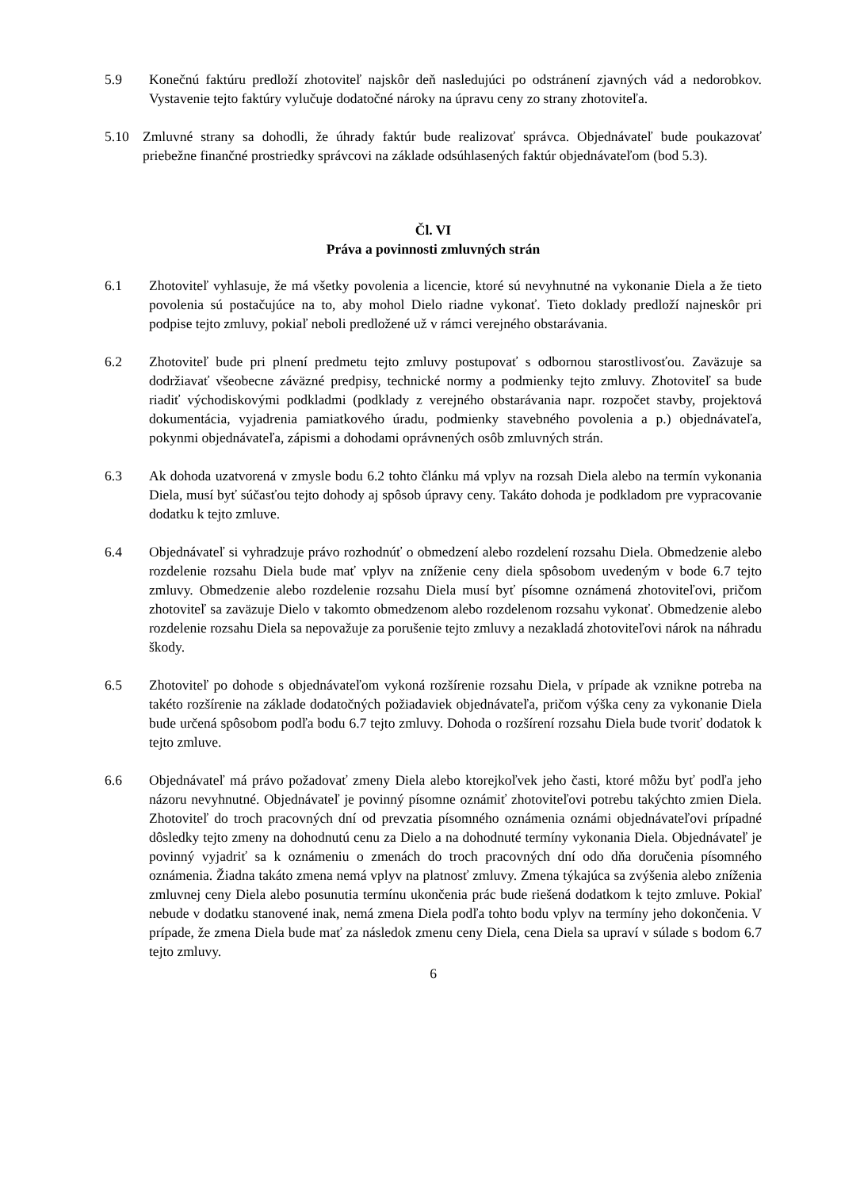5.9 Konečnú faktúru predloží zhotoviteľ najskôr deň nasledujúci po odstránení zjavných vád a nedorobkov. Vystavenie tejto faktúry vylučuje dodatočné nároky na úpravu ceny zo strany zhotoviteľa.
5.10 Zmluvné strany sa dohodli, že úhrady faktúr bude realizovať správca. Objednávateľ bude poukazovať priebežne finančné prostriedky správcovi na základe odsúhlasených faktúr objednávateľom (bod 5.3).
Čl. VI
Práva a povinnosti zmluvných strán
6.1 Zhotoviteľ vyhlasuje, že má všetky povolenia a licencie, ktoré sú nevyhnutné na vykonanie Diela a že tieto povolenia sú postačujúce na to, aby mohol Dielo riadne vykonať. Tieto doklady predloží najneskôr pri podpise tejto zmluvy, pokiaľ neboli predložené už v rámci verejného obstarávania.
6.2 Zhotoviteľ bude pri plnení predmetu tejto zmluvy postupovať s odbornou starostlivosťou. Zaväzuje sa dodržiavať všeobecne záväzné predpisy, technické normy a podmienky tejto zmluvy. Zhotoviteľ sa bude riadiť východiskovými podkladmi (podklady z verejného obstarávania napr. rozpočet stavby, projektová dokumentácia, vyjadrenia pamiatkového úradu, podmienky stavebného povolenia a p.) objednávateľa, pokynmi objednávateľa, zápismi a dohodami oprávnených osôb zmluvných strán.
6.3 Ak dohoda uzatvorená v zmysle bodu 6.2 tohto článku má vplyv na rozsah Diela alebo na termín vykonania Diela, musí byť súčasťou tejto dohody aj spôsob úpravy ceny. Takáto dohoda je podkladom pre vypracovanie dodatku k tejto zmluve.
6.4 Objednávateľ si vyhradzuje právo rozhodnúť o obmedzení alebo rozdelení rozsahu Diela. Obmedzenie alebo rozdelenie rozsahu Diela bude mať vplyv na zníženie ceny diela spôsobom uvedeným v bode 6.7 tejto zmluvy. Obmedzenie alebo rozdelenie rozsahu Diela musí byť písomne oznámená zhotoviteľovi, pričom zhotoviteľ sa zaväzuje Dielo v takomto obmedzenom alebo rozdelenom rozsahu vykonať. Obmedzenie alebo rozdelenie rozsahu Diela sa nepovažuje za porušenie tejto zmluvy a nezakladá zhotoviteľovi nárok na náhradu škody.
6.5 Zhotoviteľ po dohode s objednávateľom vykoná rozšírenie rozsahu Diela, v prípade ak vznikne potreba na takéto rozšírenie na základe dodatočných požiadaviek objednávateľa, pričom výška ceny za vykonanie Diela bude určená spôsobom podľa bodu 6.7 tejto zmluvy. Dohoda o rozšírení rozsahu Diela bude tvoriť dodatok k tejto zmluve.
6.6 Objednávateľ má právo požadovať zmeny Diela alebo ktorejkoľvek jeho časti, ktoré môžu byť podľa jeho názoru nevyhnutné. Objednávateľ je povinný písomne oznámiť zhotoviteľovi potrebu takýchto zmien Diela. Zhotoviteľ do troch pracovných dní od prevzatia písomného oznámenia oznámi objednávateľovi prípadné dôsledky tejto zmeny na dohodnutú cenu za Dielo a na dohodnuté termíny vykonania Diela. Objednávateľ je povinný vyjadriť sa k oznámeniu o zmenách do troch pracovných dní odo dňa doručenia písomného oznámenia. Žiadna takáto zmena nemá vplyv na platnosť zmluvy. Zmena týkajúca sa zvýšenia alebo zníženia zmluvnej ceny Diela alebo posunutia termínu ukončenia prác bude riešená dodatkom k tejto zmluve. Pokiaľ nebude v dodatku stanovené inak, nemá zmena Diela podľa tohto bodu vplyv na termíny jeho dokončenia. V prípade, že zmena Diela bude mať za následok zmenu ceny Diela, cena Diela sa upraví v súlade s bodom 6.7 tejto zmluvy.
6